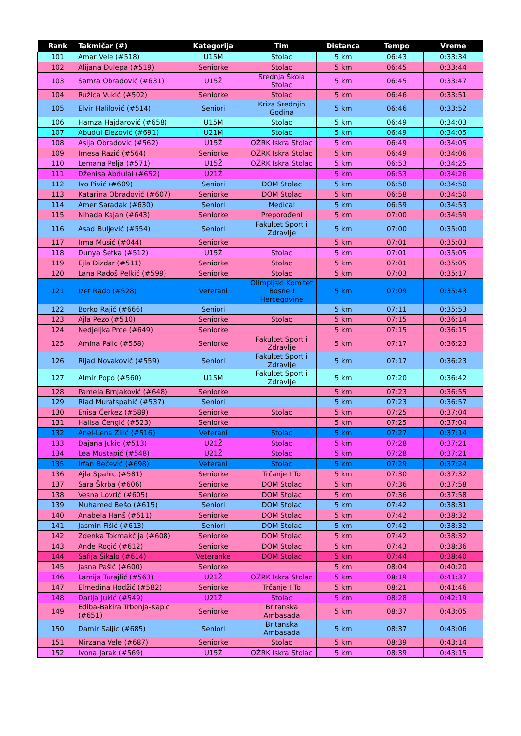| Rank | Takmičar (#) | Kategorija | Tim | Distanca | Tempo | Vreme |
| --- | --- | --- | --- | --- | --- | --- |
| 101 | Amar Vele (#518) | U15M | Stolac | 5 km | 06:43 | 0:33:34 |
| 102 | Alijana Đulepa (#519) | Seniorke | Stolac | 5 km | 06:45 | 0:33:44 |
| 103 | Samra Obradović (#631) | U15Ž | Srednja Škola Stolac | 5 km | 06:45 | 0:33:47 |
| 104 | Ružica Vukić (#502) | Seniorke | Stolac | 5 km | 06:46 | 0:33:51 |
| 105 | Elvir Halilović (#514) | Seniori | Kriza Srednjih Godina | 5 km | 06:46 | 0:33:52 |
| 106 | Hamza Hajdarović (#658) | U15M | Stolac | 5 km | 06:49 | 0:34:03 |
| 107 | Abudul Elezović (#691) | U21M | Stolac | 5 km | 06:49 | 0:34:05 |
| 108 | Asija Obradovic (#562) | U15Ž | OŽRK Iskra Stolac | 5 km | 06:49 | 0:34:05 |
| 109 | Irnesa Razić (#564) | Seniorke | OŽRK Iskra Stolac | 5 km | 06:49 | 0:34:06 |
| 110 | Lemana Pelja (#571) | U15Ž | OŽRK Iskra Stolac | 5 km | 06:53 | 0:34:25 |
| 111 | Dženisa Abdulai (#652) | U21Ž | | 5 km | 06:53 | 0:34:26 |
| 112 | Ivo Pivić (#609) | Seniori | DOM Stolac | 5 km | 06:58 | 0:34:50 |
| 113 | Katarina Obradović (#607) | Seniorke | DOM Stolac | 5 km | 06:58 | 0:34:50 |
| 114 | Amer Saradak (#630) | Seniori | Medical | 5 km | 06:59 | 0:34:53 |
| 115 | Nihada Kajan (#643) | Seniorke | Preporođeni | 5 km | 07:00 | 0:34:59 |
| 116 | Asad Buljević (#554) | Seniori | Fakultet Sport i Zdravlje | 5 km | 07:00 | 0:35:00 |
| 117 | Irma Musić (#044) | Seniorke | | 5 km | 07:01 | 0:35:03 |
| 118 | Dunya Šetka (#512) | U15Ž | Stolac | 5 km | 07:01 | 0:35:05 |
| 119 | Ejla Dizdar (#511) | Seniorke | Stolac | 5 km | 07:01 | 0:35:05 |
| 120 | Lana Radoš Pelkić (#599) | Seniorke | Stolac | 5 km | 07:03 | 0:35:17 |
| 121 | Izet Rađo (#528) | Veterani | Olimpijski Komitet Bosne I Hercegovine | 5 km | 07:09 | 0:35:43 |
| 122 | Borko Rajič (#666) | Seniori | | 5 km | 07:11 | 0:35:53 |
| 123 | Ajla Pezo (#510) | Seniorke | Stolac | 5 km | 07:15 | 0:36:14 |
| 124 | Nedjeljka Prce (#649) | Seniorke | | 5 km | 07:15 | 0:36:15 |
| 125 | Amina Palic (#558) | Seniorke | Fakultet Sport i Zdravlje | 5 km | 07:17 | 0:36:23 |
| 126 | Rijad Novaković (#559) | Seniori | Fakultet Sport i Zdravlje | 5 km | 07:17 | 0:36:23 |
| 127 | Almir Popo (#560) | U15M | Fakultet Sport i Zdravlje | 5 km | 07:20 | 0:36:42 |
| 128 | Pamela Brnjaković (#648) | Seniorke | | 5 km | 07:23 | 0:36:55 |
| 129 | Riad Muratspahić (#537) | Seniori | | 5 km | 07:23 | 0:36:57 |
| 130 | Enisa Čerkez (#589) | Seniorke | Stolac | 5 km | 07:25 | 0:37:04 |
| 131 | Halisa Čengić (#523) | Seniorke | | 5 km | 07:25 | 0:37:04 |
| 132 | Anel-Lena Zilić (#516) | Veterani | Stolac | 5 km | 07:27 | 0:37:14 |
| 133 | Dajana Jukic (#513) | U21Ž | Stolac | 5 km | 07:28 | 0:37:21 |
| 134 | Lea Mustapić (#548) | U21Ž | Stolac | 5 km | 07:28 | 0:37:21 |
| 135 | Irfan Bečević (#698) | Veterani | Stolac | 5 km | 07:29 | 0:37:24 |
| 136 | Ajla Spahic (#581) | Seniorke | Trčanje I To | 5 km | 07:30 | 0:37:32 |
| 137 | Sara Škrba (#606) | Seniorke | DOM Stolac | 5 km | 07:36 | 0:37:58 |
| 138 | Vesna Lovrić (#605) | Seniorke | DOM Stolac | 5 km | 07:36 | 0:37:58 |
| 139 | Muhamed Bešo (#615) | Seniori | DOM Stolac | 5 km | 07:42 | 0:38:31 |
| 140 | Anabela Hanš (#611) | Seniorke | DOM Stolac | 5 km | 07:42 | 0:38:32 |
| 141 | Jasmin Fišić (#613) | Seniori | DOM Stolac | 5 km | 07:42 | 0:38:32 |
| 142 | Zdenka Tokmakčija (#608) | Seniorke | DOM Stolac | 5 km | 07:42 | 0:38:32 |
| 143 | Anđe Rogić (#612) | Seniorke | DOM Stolac | 5 km | 07:43 | 0:38:36 |
| 144 | Safija Šikalo (#614) | Veteranke | DOM Stolac | 5 km | 07:44 | 0:38:40 |
| 145 | Jasna Pašić (#600) | Seniorke | | 5 km | 08:04 | 0:40:20 |
| 146 | Lamija Turajlić (#563) | U21Ž | OŽRK Iskra Stolac | 5 km | 08:19 | 0:41:37 |
| 147 | Elmedina Hodžić (#582) | Seniorke | Trčanje I To | 5 km | 08:21 | 0:41:46 |
| 148 | Darija Jukić (#549) | U21Ž | Stolac | 5 km | 08:28 | 0:42:19 |
| 149 | Ediba-Bakira Trbonja-Kapic (#651) | Seniorke | Britanska Ambasada | 5 km | 08:37 | 0:43:05 |
| 150 | Damir Saljic (#685) | Seniori | Britanska Ambasada | 5 km | 08:37 | 0:43:06 |
| 151 | Mirzana Vele (#687) | Seniorke | Stolac | 5 km | 08:39 | 0:43:14 |
| 152 | Ivona Jarak (#569) | U15Ž | OŽRK Iskra Stolac | 5 km | 08:39 | 0:43:15 |